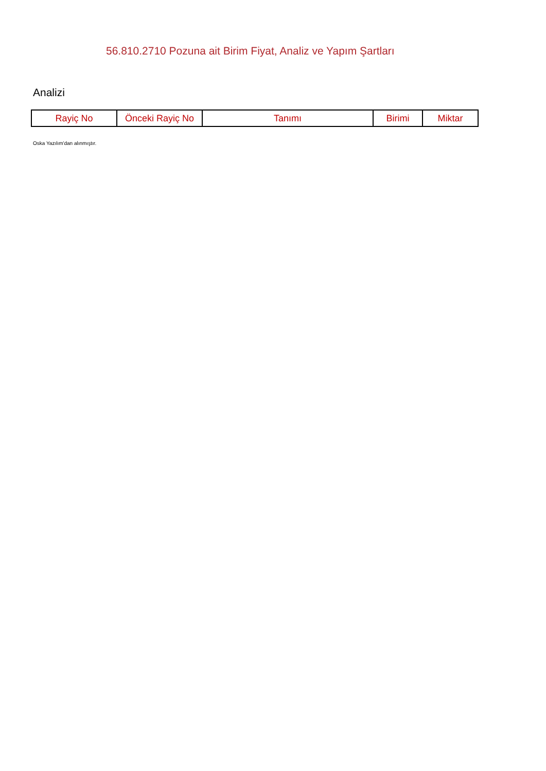56.810.2710 Pozuna ait Birim Fiyat, Analiz ve Yapım Şartları
Analizi
| Rayiç No | Önceki Rayiç No | Tanımı | Birimi | Miktar |
| --- | --- | --- | --- | --- |
Oska Yazılım'dan alınmıştır.